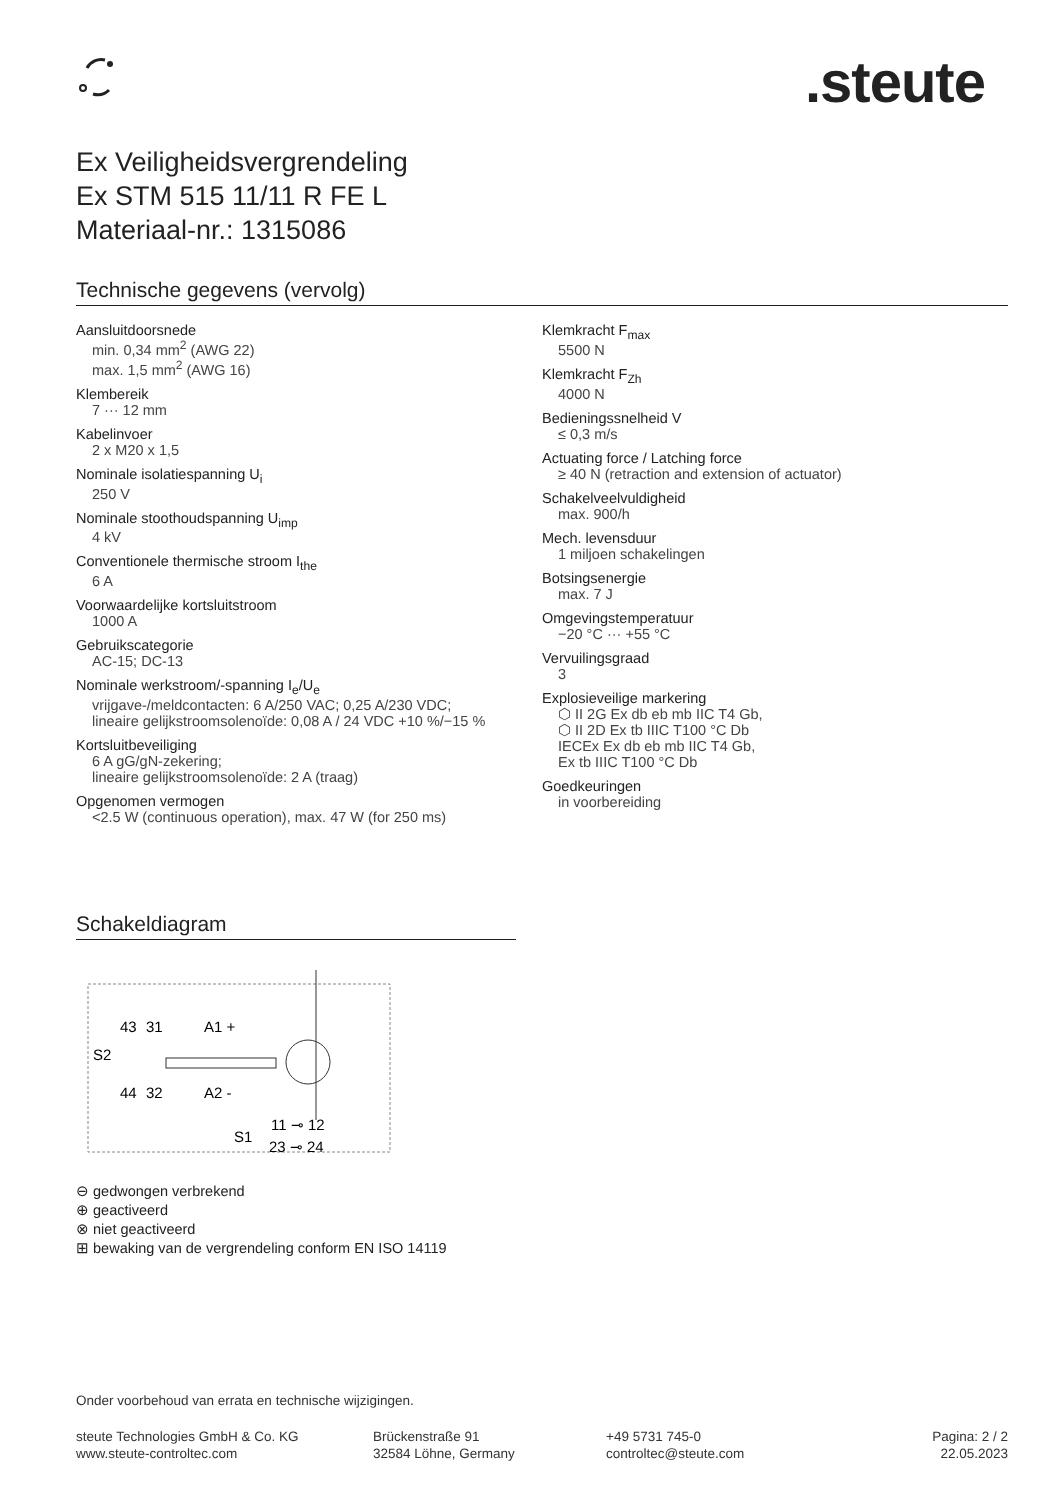.steute
Ex Veiligheidsvergrendeling
Ex STM 515 11/11 R FE L
Materiaal-nr.: 1315086
Technische gegevens (vervolg)
Aansluitdoorsnede
min. 0,34 mm<sup>2</sup> (AWG 22)
max. 1,5 mm<sup>2</sup> (AWG 16)
Klembereik
7 ··· 12 mm
Kabelinvoer
2 x M20 x 1,5
Nominale isolatiespanning U<sub>i</sub>
250 V
Nominale stoothoudspanning U<sub>imp</sub>
4 kV
Conventionele thermische stroom I<sub>the</sub>
6 A
Voorwaardelijke kortsluitstroom
1000 A
Gebruikscategorie
AC-15; DC-13
Nominale werkstroom/-spanning I<sub>e</sub>/U<sub>e</sub>
vrijgave-/meldcontacten: 6 A/250 VAC; 0,25 A/230 VDC;
lineaire gelijkstroomsolenoïde: 0,08 A / 24 VDC +10 %/−15 %
Kortsluitbeveiliging
6 A gG/gN-zekering;
lineaire gelijkstroomsolenoïde: 2 A (traag)
Opgenomen vermogen
<2.5 W (continuous operation), max. 47 W (for 250 ms)
Klemkracht F<sub>max</sub>
5500 N
Klemkracht F<sub>Zh</sub>
4000 N
Bedieningssnelheid V
≤ 0,3 m/s
Actuating force / Latching force
≥ 40 N (retraction and extension of actuator)
Schakelveelvuldigheid
max. 900/h
Mech. levensduur
1 miljoen schakelingen
Botsingsenergie
max. 7 J
Omgevingstemperatuur
−20 °C ··· +55 °C
Vervuilingsgraad
3
Explosieveilige markering
⬡ II 2G Ex db eb mb IIC T4 Gb,
⬡ II 2D Ex tb IIIC T100 °C Db
IECEx Ex db eb mb IIC T4 Gb,
Ex tb IIIC T100 °C Db
Goedkeuringen
in voorbereiding
Schakeldiagram
43
31
A1 +
S2
44
32
A2 -
11 ⊸ 12
S1
23 ⊸ 24
⊖ gedwongen verbrekend
⊕ geactiveerd
⊗ niet geactiveerd
⊞ bewaking van de vergrendeling conform EN ISO 14119
Onder voorbehoud van errata en technische wijzigingen.
steute Technologies GmbH & Co. KG
www.steute-controltec.com
Brückenstraße 91
32584 Löhne, Germany
+49 5731 745-0
controltec@steute.com
Pagina: 2 / 2
22.05.2023